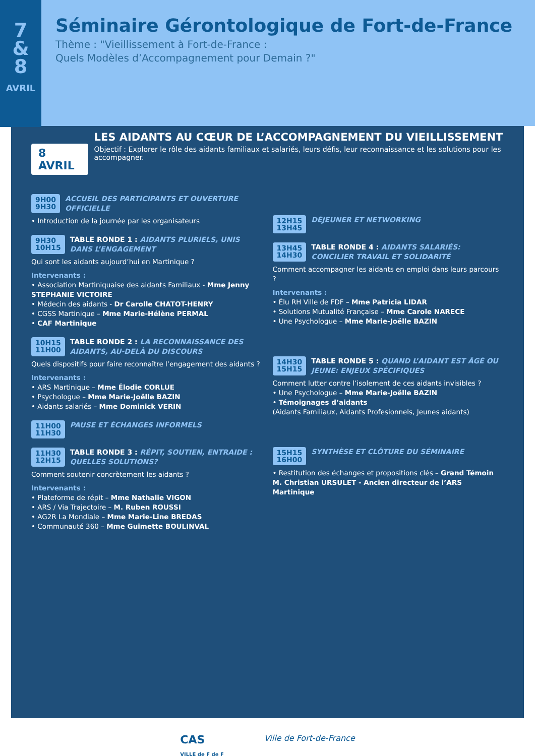7
&
8
AVRIL
Séminaire Gérontologique de Fort-de-France
Thème : "Vieillissement à Fort-de-France :
Quels Modèles d’Accompagnement pour Demain ?"
8 AVRIL
LES AIDANTS AU CŒUR DE L’ACCOMPAGNEMENT DU VIEILLISSEMENT
Objectif : Explorer le rôle des aidants familiaux et salariés, leurs défis, leur reconnaissance et les solutions pour les accompagner.
9H00
9H30
ACCUEIL DES PARTICIPANTS ET OUVERTURE OFFICIELLE
• Introduction de la journée par les organisateurs
9H30
10H15
TABLE RONDE 1 : AIDANTS PLURIELS, UNIS DANS L’ENGAGEMENT
Qui sont les aidants aujourd’hui en Martinique ?
Intervenants :
• Association Martiniquaise des aidants Familiaux - Mme Jenny STEPHANIE VICTOIRE
• Médecin des aidants - Dr Carolle CHATOT-HENRY
• CGSS Martinique – Mme Marie-Hélène PERMAL
• CAF Martinique
10H15
11H00
TABLE RONDE 2 : LA RECONNAISSANCE DES AIDANTS, AU-DELÀ DU DISCOURS
Quels dispositifs pour faire reconnaître l’engagement des aidants ?
Intervenants :
• ARS Martinique – Mme Élodie CORLUE
• Psychologue – Mme Marie-Joëlle BAZIN
• Aidants salariés – Mme Dominick VERIN
11H00
11H30
PAUSE ET ÉCHANGES INFORMELS
11H30
12H15
TABLE RONDE 3 : RÉPIT, SOUTIEN, ENTRAIDE : QUELLES SOLUTIONS?
Comment soutenir concrètement les aidants ?
Intervenants :
• Plateforme de répit – Mme Nathalie VIGON
• ARS / Via Trajectoire – M. Ruben ROUSSI
• AG2R La Mondiale – Mme Marie-Line BREDAS
• Communauté 360 – Mme Guimette BOULINVAL
12H15
13H45
DÉJEUNER ET NETWORKING
13H45
14H30
TABLE RONDE 4 : AIDANTS SALARIÉS: CONCILIER TRAVAIL ET SOLIDARITÉ
Comment accompagner les aidants en emploi dans leurs parcours ?
Intervenants :
• Élu RH Ville de FDF – Mme Patricia LIDAR
• Solutions Mutualité Française – Mme Carole NARECE
• Une Psychologue – Mme Marie-Joëlle BAZIN
14H30
15H15
TABLE RONDE 5 : QUAND L’AIDANT EST ÂGÉ OU JEUNE: ENJEUX SPÉCIFIQUES
Comment lutter contre l’isolement de ces aidants invisibles ?
• Une Psychologue – Mme Marie-Joëlle BAZIN
• Témoignages d’aidants
(Aidants Familiaux, Aidants Profesionnels, Jeunes aidants)
15H15
16H00
SYNTHÈSE ET CLÔTURE DU SÉMINAIRE
• Restitution des échanges et propositions clés – Grand Témoin M. Christian URSULET - Ancien directeur de l’ARS Martinique
CAS
VILLE de F de F
Ville de Fort-de-France